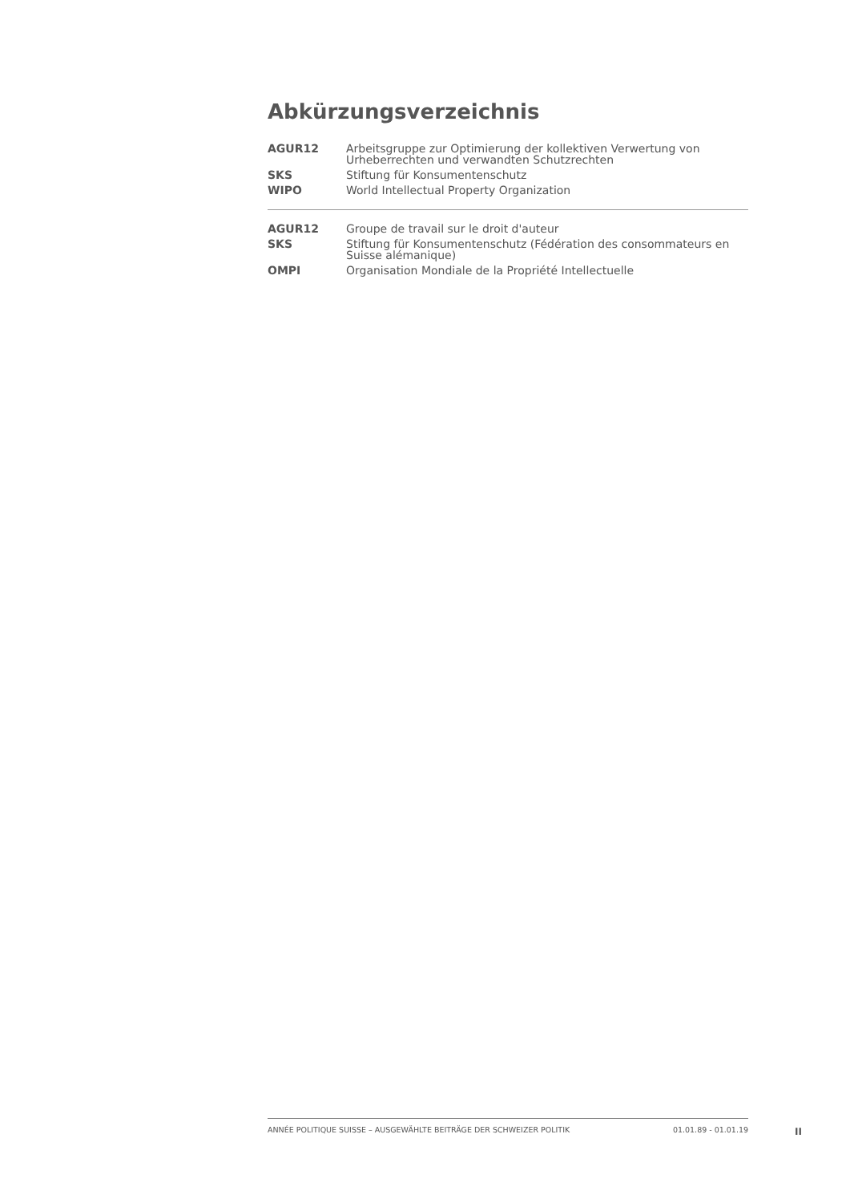Abkürzungsverzeichnis
| AGUR12 | Arbeitsgruppe zur Optimierung der kollektiven Verwertung von Urheberrechten und verwandten Schutzrechten |
| SKS | Stiftung für Konsumentenschutz |
| WIPO | World Intellectual Property Organization |
| AGUR12 | Groupe de travail sur le droit d'auteur |
| SKS | Stiftung für Konsumentenschutz (Fédération des consommateurs en Suisse alémanique) |
| OMPI | Organisation Mondiale de la Propriété Intellectuelle |
ANNÉE POLITIQUE SUISSE – AUSGEWÄHLTE BEITRÄGE DER SCHWEIZER POLITIK 01.01.89 - 01.01.19
II